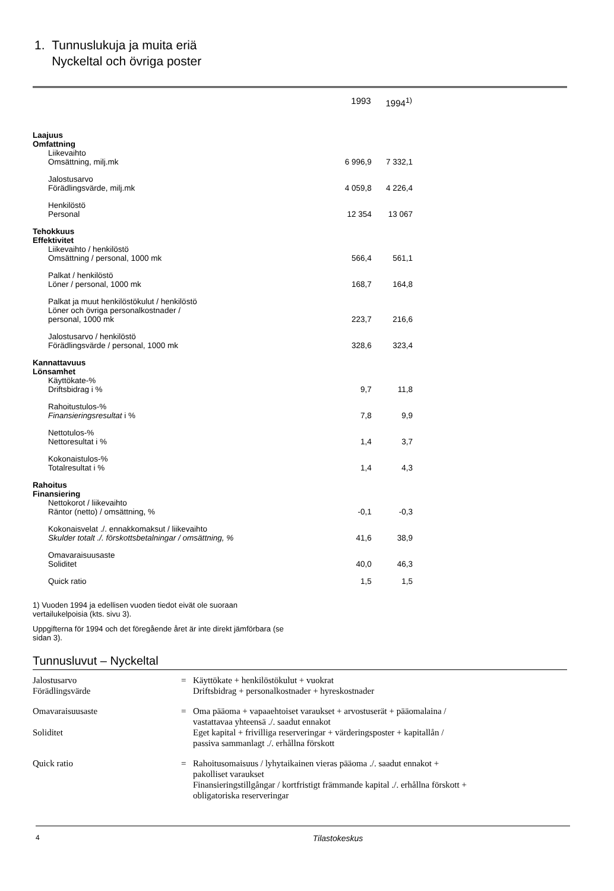1. Tunnuslukuja ja muita eriä
Nyckeltal och övriga poster
| | 1993 | 1994<sup>1)</sup> |
| --- | --- | --- |
| Laajuus Omfattning | | |
| Liikevaihto Omsättning, milj.mk | 6 996,9 | 7 332,1 |
| Jalostusarvo Förädlingsvärde, milj.mk | 4 059,8 | 4 226,4 |
| Henkilöstö Personal | 12 354 | 13 067 |
| Tehokkuus Effektivitet | | |
| Liikevaihto / henkilöstö Omsättning / personal, 1000 mk | 566,4 | 561,1 |
| Palkat / henkilöstö Löner / personal, 1000 mk | 168,7 | 164,8 |
| Palkat ja muut henkilöstökulut / henkilöstö Löner och övriga personalkostnader / personal, 1000 mk | 223,7 | 216,6 |
| Jalostusarvo / henkilöstö Förädlingsvärde / personal, 1000 mk | 328,6 | 323,4 |
| Kannattavuus Lönsamhet | | |
| Käyttökate-% Driftsbidrag i % | 9,7 | 11,8 |
| Rahoitustulos-% Finansieringsresultat i % | 7,8 | 9,9 |
| Nettotulos-% Nettoresultat i % | 1,4 | 3,7 |
| Kokonaistulos-% Totalresultat i % | 1,4 | 4,3 |
| Rahoitus Finansiering | | |
| Nettokorot / liikevaihto Räntor (netto) / omsättning, % | -0,1 | -0,3 |
| Kokonaisvelat ./. ennakkomaksut / liikevaihto Skulder totalt ./. förskottsbetalningar / omsättning, % | 41,6 | 38,9 |
| Omavaraisuusaste Soliditet | 40,0 | 46,3 |
| Quick ratio | 1,5 | 1,5 |
1) Vuoden 1994 ja edellisen vuoden tiedot eivät ole suoraan vertailukelpoisia (kts. sivu 3).
Uppgifterna för 1994 och det föregående året är inte direkt jämförbara (se sidan 3).
Tunnusluvut – Nyckeltal
| Jalostusarvo Förädlingsvärde | = | Käyttökate + henkilöstökulut + vuokrat Driftsbidrag + personalkostnader + hyreskostnader |
| Omavaraisuusaste Soliditet | = | Oma pääoma + vapaaehtoiset varaukset + arvostuserät + pääomalaina / vastattavaa yhteensä ./. saadut ennakot Eget kapital + frivilliga reserveringar + värderingsposter + kapitallån / passiva sammanlagt ./. erhållna förskott |
| Quick ratio | = | Rahoitusomaisuus / lyhytaikainen vieras pääoma ./. saadut ennakot + pakolliset varaukset Finansieringstillgångar / kortfristigt främmande kapital ./. erhållna förskott + obligatoriska reserveringar |
4 Tilastokeskus